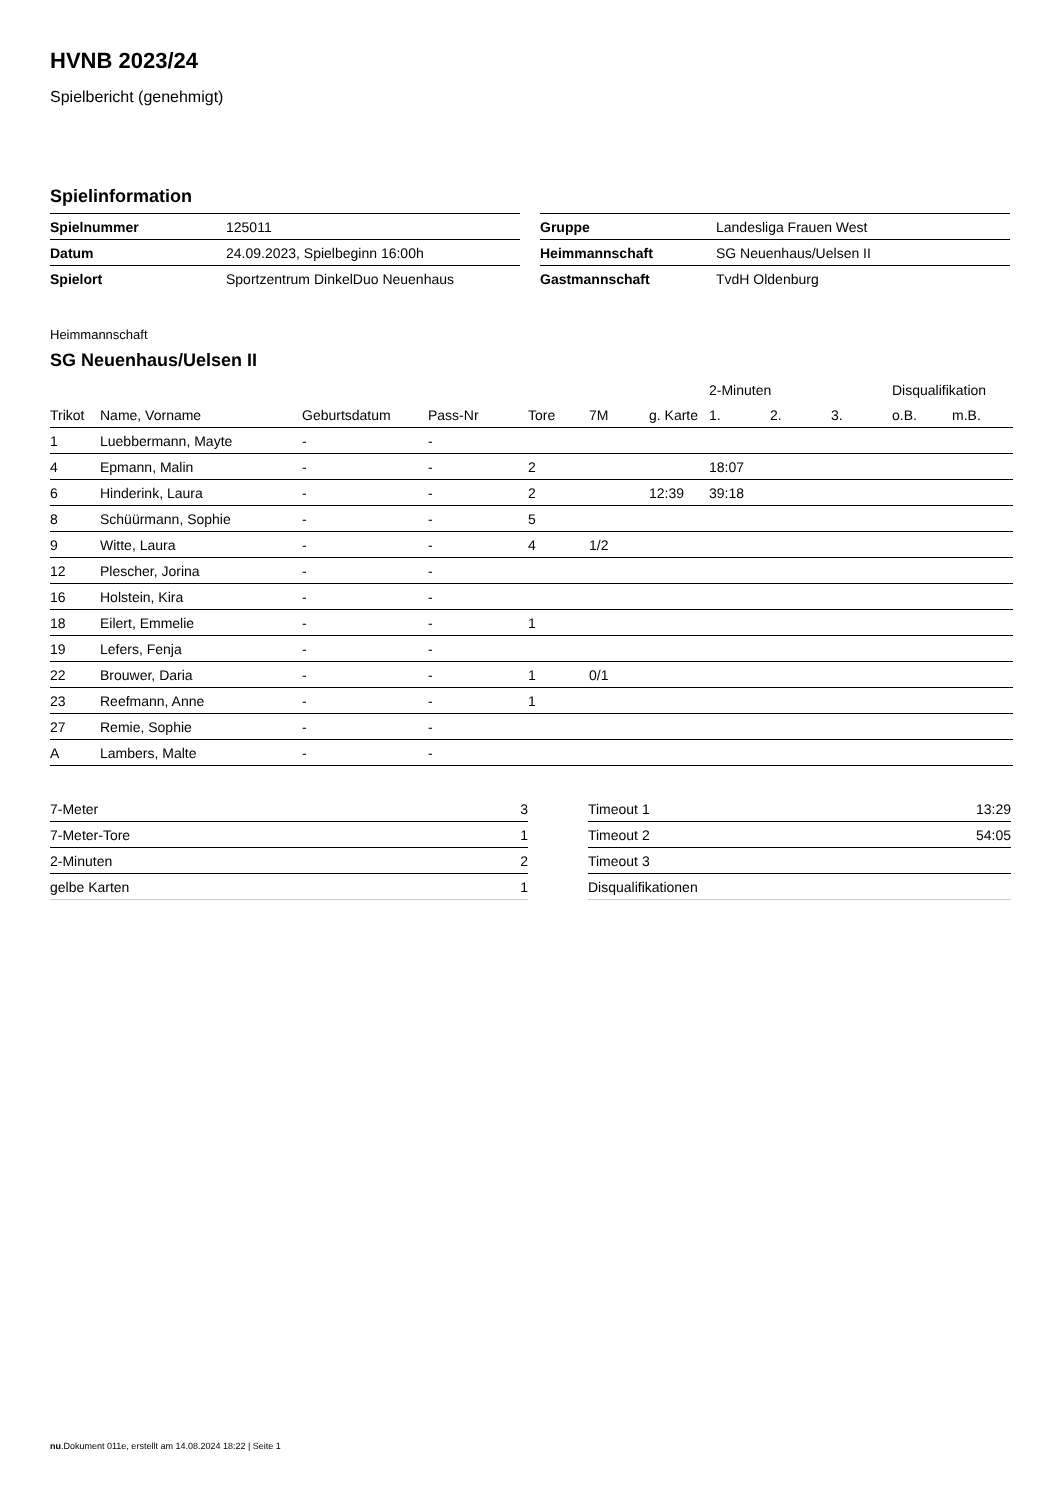HVNB 2023/24
Spielbericht (genehmigt)
Spielinformation
| Spielnummer | 125011 |
| Datum | 24.09.2023, Spielbeginn 16:00h |
| Spielort | Sportzentrum DinkelDuo Neuenhaus |
| Gruppe | Landesliga Frauen West |
| Heimmannschaft | SG Neuenhaus/Uelsen II |
| Gastmannschaft | TvdH Oldenburg |
Heimmannschaft
SG Neuenhaus/Uelsen II
| | | | | | | | 2-Minuten | | | Disqualifikation | |
| --- | --- | --- | --- | --- | --- | --- | --- | --- | --- | --- | --- |
| Trikot | Name, Vorname | Geburtsdatum | Pass-Nr | Tore | 7M | g. Karte | 1. | 2. | 3. | o.B. | m.B. |
| 1 | Luebbermann, Mayte | - | - | | | | | | | | |
| 4 | Epmann, Malin | - | - | 2 | | | 18:07 | | | | |
| 6 | Hinderink, Laura | - | - | 2 | | 12:39 | 39:18 | | | | |
| 8 | Schüürmann, Sophie | - | - | 5 | | | | | | | |
| 9 | Witte, Laura | - | - | 4 | 1/2 | | | | | | |
| 12 | Plescher, Jorina | - | - | | | | | | | | |
| 16 | Holstein, Kira | - | - | | | | | | | | |
| 18 | Eilert, Emmelie | - | - | 1 | | | | | | | |
| 19 | Lefers, Fenja | - | - | | | | | | | | |
| 22 | Brouwer, Daria | - | - | 1 | 0/1 | | | | | | |
| 23 | Reefmann, Anne | - | - | 1 | | | | | | | |
| 27 | Remie, Sophie | - | - | | | | | | | | |
| A | Lambers, Malte | - | - | | | | | | | | |
| 7-Meter | 3 |
| 7-Meter-Tore | 1 |
| 2-Minuten | 2 |
| gelbe Karten | 1 |
| Timeout 1 | 13:29 |
| Timeout 2 | 54:05 |
| Timeout 3 | |
| Disqualifikationen | |
nu.Dokument 011e, erstellt am 14.08.2024 18:22 | Seite 1